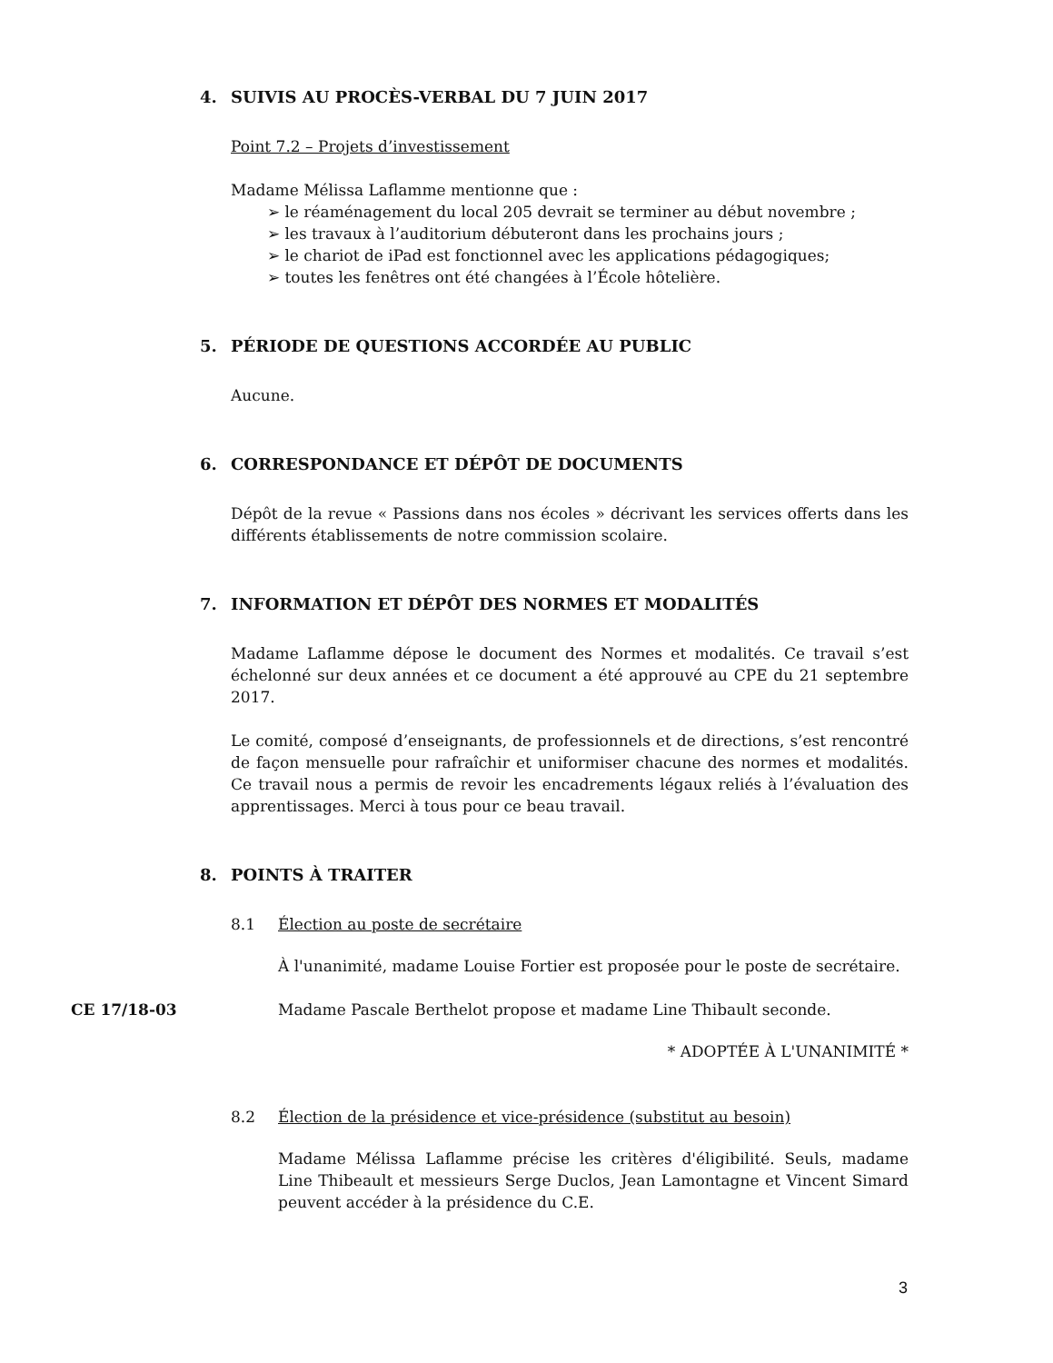4. SUIVIS AU PROCÈS-VERBAL DU 7 JUIN 2017
Point 7.2 – Projets d’investissement
Madame Mélissa Laflamme mentionne que :
➢ le réaménagement du local 205 devrait se terminer au début novembre ;
➢ les travaux à l’auditorium débuteront dans les prochains jours ;
➢ le chariot de iPad est fonctionnel avec les applications pédagogiques;
➢ toutes les fenêtres ont été changées à l’École hôtelière.
5. PÉRIODE DE QUESTIONS ACCORDÉE AU PUBLIC
Aucune.
6. CORRESPONDANCE ET DÉPÔT DE DOCUMENTS
Dépôt de la revue « Passions dans nos écoles » décrivant les services offerts dans les différents établissements de notre commission scolaire.
7. INFORMATION ET DÉPÔT DES NORMES ET MODALITÉS
Madame Laflamme dépose le document des Normes et modalités. Ce travail s’est échelonné sur deux années et ce document a été approuvé au CPE du 21 septembre 2017.
Le comité, composé d’enseignants, de professionnels et de directions, s’est rencontré de façon mensuelle pour rafraîchir et uniformiser chacune des normes et modalités. Ce travail nous a permis de revoir les encadrements légaux reliés à l’évaluation des apprentissages. Merci à tous pour ce beau travail.
8. POINTS À TRAITER
8.1 Élection au poste de secrétaire
À l'unanimité, madame Louise Fortier est proposée pour le poste de secrétaire.
CE 17/18-03 Madame Pascale Berthelot propose et madame Line Thibault seconde.
* ADOPTÉE À L'UNANIMITÉ *
8.2 Élection de la présidence et vice-présidence (substitut au besoin)
Madame Mélissa Laflamme précise les critères d'éligibilité. Seuls, madame Line Thibeault et messieurs Serge Duclos, Jean Lamontagne et Vincent Simard peuvent accéder à la présidence du C.E.
3